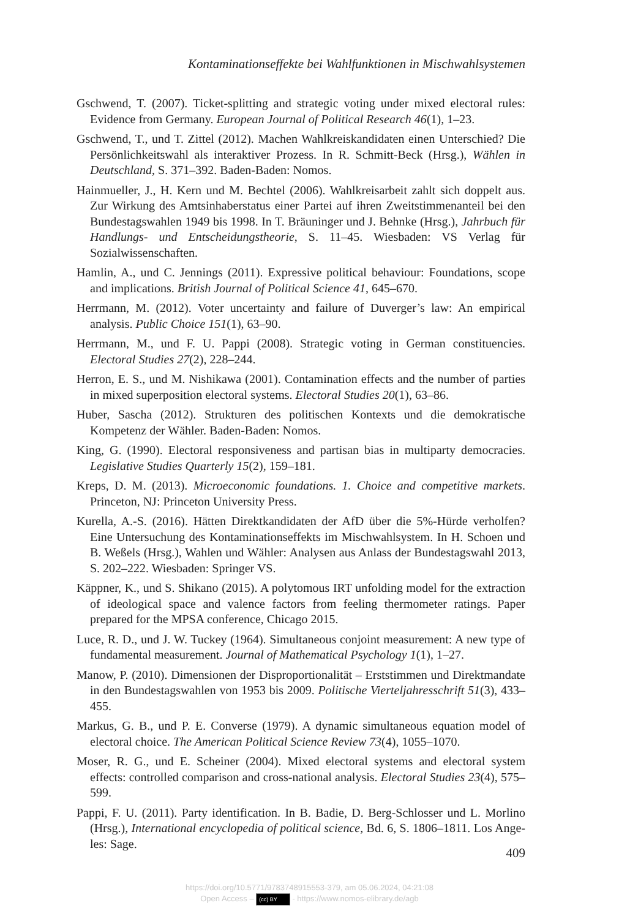Kontaminationseffekte bei Wahlfunktionen in Mischwahlsystemen
Gschwend, T. (2007). Ticket-splitting and strategic voting under mixed electoral rules: Evidence from Germany. European Journal of Political Research 46(1), 1–23.
Gschwend, T., und T. Zittel (2012). Machen Wahlkreiskandidaten einen Unterschied? Die Persönlichkeitswahl als interaktiver Prozess. In R. Schmitt-Beck (Hrsg.), Wählen in Deutschland, S. 371–392. Baden-Baden: Nomos.
Hainmueller, J., H. Kern und M. Bechtel (2006). Wahlkreisarbeit zahlt sich doppelt aus. Zur Wirkung des Amtsinhaberstatus einer Partei auf ihren Zweitstimmenanteil bei den Bundestagswahlen 1949 bis 1998. In T. Bräuninger und J. Behnke (Hrsg.), Jahrbuch für Handlungs- und Entscheidungstheorie, S. 11–45. Wiesbaden: VS Verlag für Sozialwissenschaften.
Hamlin, A., und C. Jennings (2011). Expressive political behaviour: Foundations, scope and implications. British Journal of Political Science 41, 645–670.
Herrmann, M. (2012). Voter uncertainty and failure of Duverger’s law: An empirical analysis. Public Choice 151(1), 63–90.
Herrmann, M., und F. U. Pappi (2008). Strategic voting in German constituencies. Electoral Studies 27(2), 228–244.
Herron, E. S., und M. Nishikawa (2001). Contamination effects and the number of parties in mixed superposition electoral systems. Electoral Studies 20(1), 63–86.
Huber, Sascha (2012). Strukturen des politischen Kontexts und die demokratische Kompetenz der Wähler. Baden-Baden: Nomos.
King, G. (1990). Electoral responsiveness and partisan bias in multiparty democracies. Legislative Studies Quarterly 15(2), 159–181.
Kreps, D. M. (2013). Microeconomic foundations. 1. Choice and competitive markets. Princeton, NJ: Princeton University Press.
Kurella, A.-S. (2016). Hätten Direktkandidaten der AfD über die 5%-Hürde verholfen? Eine Untersuchung des Kontaminationseffekts im Mischwahlsystem. In H. Schoen und B. Weßels (Hrsg.), Wahlen und Wähler: Analysen aus Anlass der Bundestags­wahl 2013, S. 202–222. Wiesbaden: Springer VS.
Käppner, K., und S. Shikano (2015). A polytomous IRT unfolding model for the extraction of ideological space and valence factors from feeling thermometer ratings. Paper prepared for the MPSA conference, Chicago 2015.
Luce, R. D., und J. W. Tuckey (1964). Simultaneous conjoint measurement: A new type of fundamental measurement. Journal of Mathematical Psychology 1(1), 1–27.
Manow, P. (2010). Dimensionen der Disproportionalität – Erststimmen und Direkt­mandate in den Bundestagswahlen von 1953 bis 2009. Politische Vierteljahresschrift 51(3), 433–455.
Markus, G. B., und P. E. Converse (1979). A dynamic simultaneous equation model of electoral choice. The American Political Science Review 73(4), 1055–1070.
Moser, R. G., und E. Scheiner (2004). Mixed electoral systems and electoral system effects: controlled comparison and cross-national analysis. Electoral Studies 23(4), 575–599.
Pappi, F. U. (2011). Party identification. In B. Badie, D. Berg-Schlosser und L. Morlino (Hrsg.), International encyclopedia of political science, Bd. 6, S. 1806–1811. Los Ange­les: Sage.
409
https://doi.org/10.5771/9783748915553-379, am 05.06.2024, 04:21:08
Open Access – (cc) BY - https://www.nomos-elibrary.de/agb